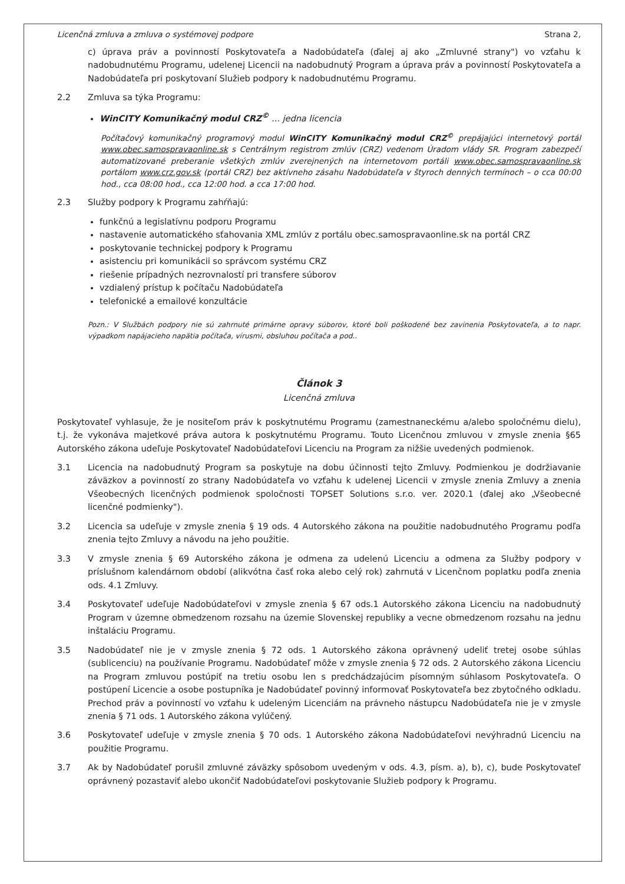Licenčná zmluva a zmluva o systémovej podpore Strana 2,
c) úprava práv a povinností Poskytovateľa a Nadobúdateľa (ďalej aj ako „Zmluvné strany") vo vzťahu k nadobudnutému Programu, udelenej Licencii na nadobudnutý Program a úprava práv a povinností Poskytovateľa a Nadobúdateľa pri poskytovaní Služieb podpory k nadobudnutému Programu.
2.2 Zmluva sa týka Programu:
WinCITY Komunikačný modul CRZ<sup>©</sup> ... jedna licencia
Počítačový komunikačný programový modul WinCITY Komunikačný modul CRZ<sup>©</sup> prepájajúci internetový portál www.obec.samospravaonline.sk s Centrálnym registrom zmlúv (CRZ) vedenom Úradom vlády SR. Program zabezpečí automatizované preberanie všetkých zmlúv zverejnených na internetovom portáli www.obec.samospravaonline.sk portálom www.crz.gov.sk (portál CRZ) bez aktívneho zásahu Nadobúdateľa v štyroch denných termínoch – o cca 00:00 hod., cca 08:00 hod., cca 12:00 hod. a cca 17:00 hod.
2.3 Služby podpory k Programu zahŕňajú:
funkčnú a legislatívnu podporu Programu
nastavenie automatického sťahovania XML zmlúv z portálu obec.samospravaonline.sk na portál CRZ
poskytovanie technickej podpory k Programu
asistenciu pri komunikácii so správcom systému CRZ
riešenie prípadných nezrovnalostí pri transfere súborov
vzdialený prístup k počítaču Nadobúdateľa
telefonické a emailové konzultácie
Pozn.: V Službách podpory nie sú zahrnuté primárne opravy súborov, ktoré boli poškodené bez zavinenia Poskytovateľa, a to napr. výpadkom napájacieho napätia počítača, vírusmi, obsluhou počítača a pod..
Článok 3
Licenčná zmluva
Poskytovateľ vyhlasuje, že je nositeľom práv k poskytnutému Programu (zamestnaneckému a/alebo spoločnému dielu), t.j. že vykonáva majetkové práva autora k poskytnutému Programu. Touto Licenčnou zmluvou v zmysle znenia §65 Autorského zákona udeľuje Poskytovateľ Nadobúdateľovi Licenciu na Program za nižšie uvedených podmienok.
3.1 Licencia na nadobudnutý Program sa poskytuje na dobu účinnosti tejto Zmluvy. Podmienkou je dodržiavanie záväzkov a povinností zo strany Nadobúdateľa vo vzťahu k udelenej Licencii v zmysle znenia Zmluvy a znenia Všeobecných licenčných podmienok spoločnosti TOPSET Solutions s.r.o. ver. 2020.1 (ďalej ako „Všeobecné licenčné podmienky").
3.2 Licencia sa udeľuje v zmysle znenia § 19 ods. 4 Autorského zákona na použitie nadobudnutého Programu podľa znenia tejto Zmluvy a návodu na jeho použitie.
3.3 V zmysle znenia § 69 Autorského zákona je odmena za udelenú Licenciu a odmena za Služby podpory v príslušnom kalendárnom období (alikvótna časť roka alebo celý rok) zahrnutá v Licenčnom poplatku podľa znenia ods. 4.1 Zmluvy.
3.4 Poskytovateľ udeľuje Nadobúdateľovi v zmysle znenia § 67 ods.1 Autorského zákona Licenciu na nadobudnutý Program v územne obmedzenom rozsahu na územie Slovenskej republiky a vecne obmedzenom rozsahu na jednu inštaláciu Programu.
3.5 Nadobúdateľ nie je v zmysle znenia § 72 ods. 1 Autorského zákona oprávnený udeliť tretej osobe súhlas (sublicenciu) na používanie Programu. Nadobúdateľ môže v zmysle znenia § 72 ods. 2 Autorského zákona Licenciu na Program zmluvou postúpiť na tretiu osobu len s predchádzajúcim písomným súhlasom Poskytovateľa. O postúpení Licencie a osobe postupníka je Nadobúdateľ povinný informovať Poskytovateľa bez zbytočného odkladu. Prechod práv a povinností vo vzťahu k udeleným Licenciám na právneho nástupcu Nadobúdateľa nie je v zmysle znenia § 71 ods. 1 Autorského zákona vylúčený.
3.6 Poskytovateľ udeľuje v zmysle znenia § 70 ods. 1 Autorského zákona Nadobúdateľovi nevýhradnú Licenciu na použitie Programu.
3.7 Ak by Nadobúdateľ porušil zmluvné záväzky spôsobom uvedeným v ods. 4.3, písm. a), b), c), bude Poskytovateľ oprávnený pozastaviť alebo ukončiť Nadobúdateľovi poskytovanie Služieb podpory k Programu.